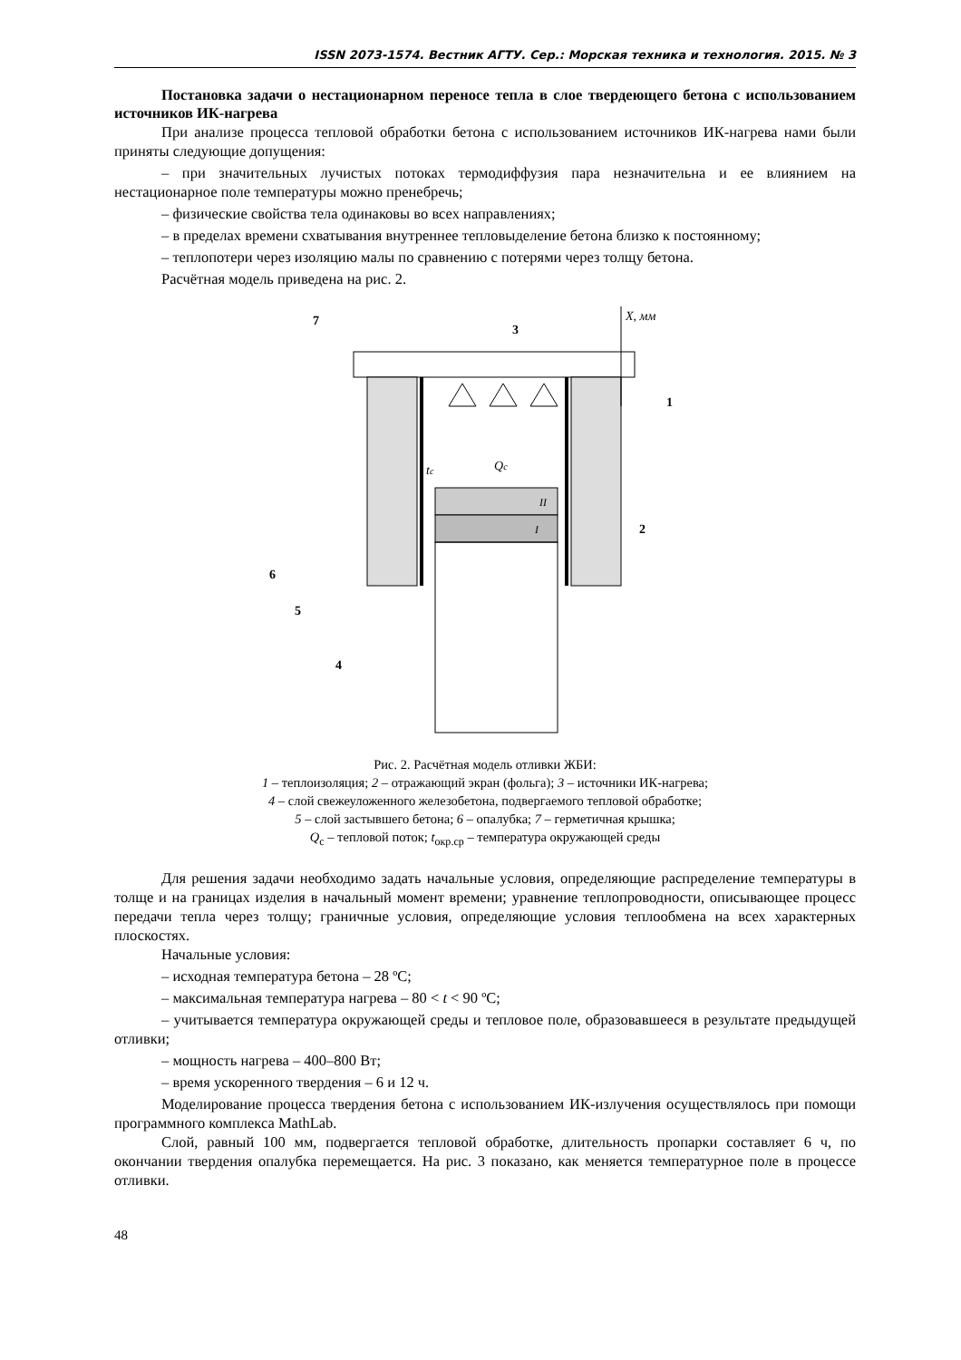ISSN 2073-1574. Вестник АГТУ. Сер.: Морская техника и технология. 2015. № 3
Постановка задачи о нестационарном переносе тепла в слое твердеющего бетона с использованием источников ИК-нагрева
При анализе процесса тепловой обработки бетона с использованием источников ИК-нагрева нами были приняты следующие допущения:
– при значительных лучистых потоках термодиффузия пара незначительна и ее влиянием на нестационарное поле температуры можно пренебречь;
– физические свойства тела одинаковы во всех направлениях;
– в пределах времени схватывания внутреннее тепловыделение бетона близко к постоянному;
– теплопотери через изоляцию малы по сравнению с потерями через толщу бетона.
Расчётная модель приведена на рис. 2.
X, мм
7
3
1
2
tc
Qc
II
I
6
5
4
Рис. 2. Расчётная модель отливки ЖБИ:
1 – теплоизоляция; 2 – отражающий экран (фольга); 3 – источники ИК-нагрева;
4 – слой свежеуложенного железобетона, подвергаемого тепловой обработке;
5 – слой застывшего бетона; 6 – опалубка; 7 – герметичная крышка;
Q<sub>c</sub> – тепловой поток; t<sub>окр.ср</sub> – температура окружающей среды
Для решения задачи необходимо задать начальные условия, определяющие распределение температуры в толще и на границах изделия в начальный момент времени; уравнение теплопроводности, описывающее процесс передачи тепла через толщу; граничные условия, определяющие условия теплообмена на всех характерных плоскостях.
Начальные условия:
– исходная температура бетона – 28 ºС;
– максимальная температура нагрева – 80 < t < 90 ºС;
– учитывается температура окружающей среды и тепловое поле, образовавшееся в результате предыдущей отливки;
– мощность нагрева – 400–800 Вт;
– время ускоренного твердения – 6 и 12 ч.
Моделирование процесса твердения бетона с использованием ИК-излучения осуществлялось при помощи программного комплекса MathLab.
Слой, равный 100 мм, подвергается тепловой обработке, длительность пропарки составляет 6 ч, по окончании твердения опалубка перемещается. На рис. 3 показано, как меняется температурное поле в процессе отливки.
48